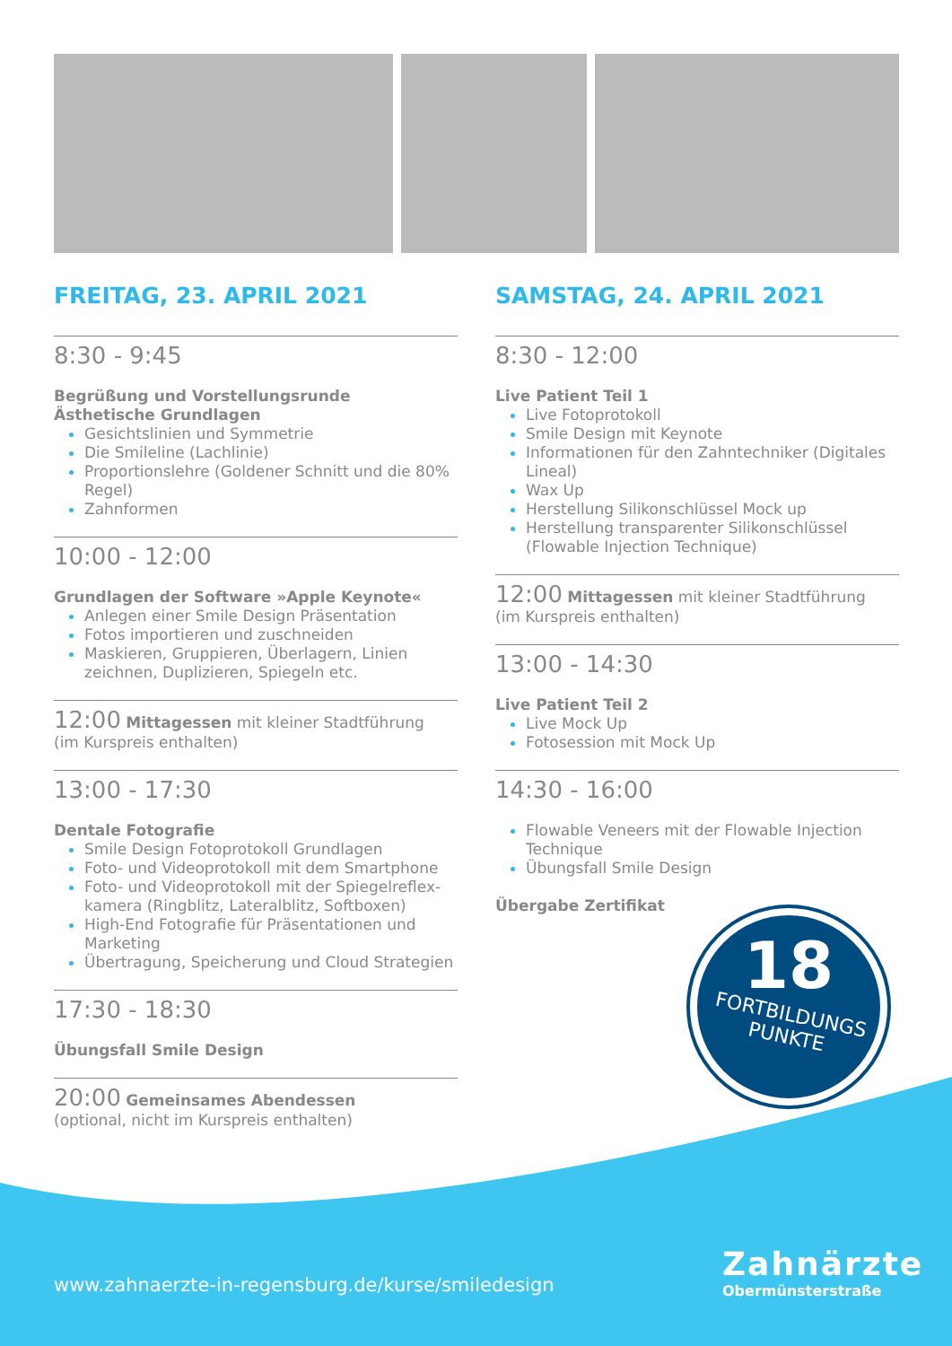FREITAG, 23. APRIL 2021
8:30 - 9:45
Begrüßung und Vorstellungsrunde
Ästhetische Grundlagen
Gesichtslinien und Symmetrie
Die Smileline (Lachlinie)
Proportionslehre (Goldener Schnitt und die 80% Regel)
Zahnformen
10:00 - 12:00
Grundlagen der Software »Apple Keynote«
Anlegen einer Smile Design Präsentation
Fotos importieren und zuschneiden
Maskieren, Gruppieren, Überlagern, Linien zeichnen, Duplizieren, Spiegeln etc.
12:00 Mittagessen mit kleiner Stadtführung
(im Kurspreis enthalten)
13:00 - 17:30
Dentale Fotografie
Smile Design Fotoprotokoll Grundlagen
Foto- und Videoprotokoll mit dem Smartphone
Foto- und Videoprotokoll mit der Spiegelreflex-kamera (Ringblitz, Lateralblitz, Softboxen)
High-End Fotografie für Präsentationen und Marketing
Übertragung, Speicherung und Cloud Strategien
17:30 - 18:30
Übungsfall Smile Design
20:00 Gemeinsames Abendessen
(optional, nicht im Kurspreis enthalten)
SAMSTAG, 24. APRIL 2021
8:30 - 12:00
Live Patient Teil 1
Live Fotoprotokoll
Smile Design mit Keynote
Informationen für den Zahntechniker (Digitales Lineal)
Wax Up
Herstellung Silikonschlüssel Mock up
Herstellung transparenter Silikonschlüssel (Flowable Injection Technique)
12:00 Mittagessen mit kleiner Stadtführung
(im Kurspreis enthalten)
13:00 - 14:30
Live Patient Teil 2
Live Mock Up
Fotosession mit Mock Up
14:30 - 16:00
Flowable Veneers mit der Flowable Injection Technique
Übungsfall Smile Design
Übergabe Zertifikat
18
FORTBILDUNGS
PUNKTE
www.zahnaerzte-in-regensburg.de/kurse/smiledesign
Zahnärzte
Obermünsterstraße